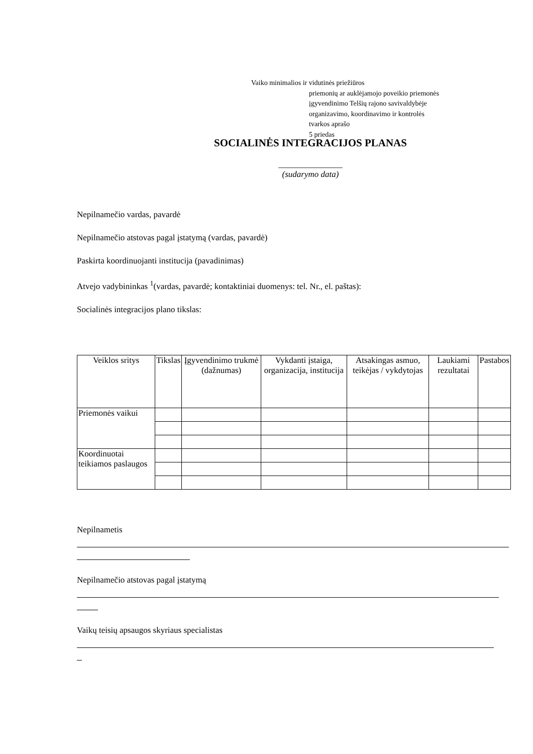Vaiko minimalios ir vidutinės priežiūros
priemonių ar auklėjamojo poveikio priemonės
įgyvendinimo Telšių rajono savivaldybėje
organizavimo, koordinavimo ir kontrolės
tvarkos aprašo
5 priedas
SOCIALINĖS INTEGRACIJOS PLANAS
_______________
(sudarymo data)
Nepilnamečio vardas, pavardė
Nepilnamečio atstovas pagal įstatymą (vardas, pavardė)
Paskirta koordinuojanti institucija (pavadinimas)
Atvejo vadybininkas <sup>1</sup>(vardas, pavardė; kontaktiniai duomenys: tel. Nr., el. paštas):
Socialinės integracijos plano tikslas:
| Veiklos sritys | Tikslas | Įgyvendinimo trukmė (dažnumas) | Vykdanti įstaiga, organizacija, institucija | Atsakingas asmuo, teikėjas / vykdytojas | Laukiami rezultatai | Pastabos |
| --- | --- | --- | --- | --- | --- | --- |
| Priemonės vaikui | | | | | | |
| Koordinuotai teikiamos paslaugos | | | | | | |
Nepilnametis
Nepilnamečio atstovas pagal įstatymą
Vaikų teisių apsaugos skyriaus specialistas